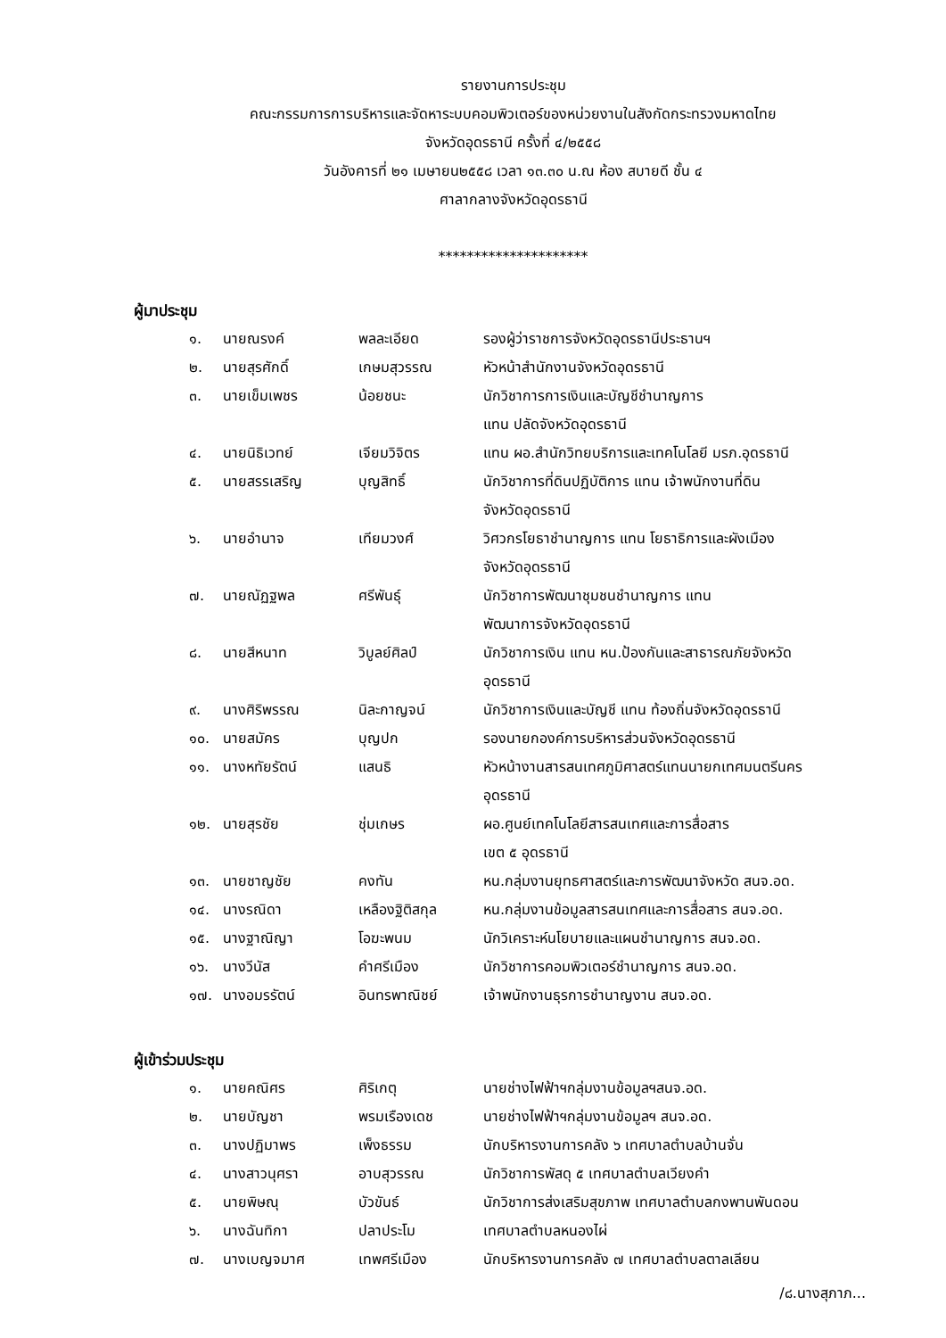รายงานการประชุม
คณะกรรมการการบริหารและจัดหาระบบคอมพิวเตอร์ของหน่วยงานในสังกัดกระทรวงมหาดไทย
จังหวัดอุดรธานี ครั้งที่ ๔/๒๕๕๘
วันอังคารที่ ๒๑ เมษายน๒๕๕๘ เวลา ๑๓.๓๐ น.ณ ห้อง สบายดี ชั้น ๔
ศาลากลางจังหวัดอุดรธานี
*********************
ผู้มาประชุม
| ๑. | นายณรงค์ | พลละเอียด | รองผู้ว่าราชการจังหวัดอุดรธานีประธานฯ |
| ๒. | นายสุรศักดิ์ | เกษมสุวรรณ | หัวหน้าสำนักงานจังหวัดอุดรธานี |
| ๓. | นายเข็มเพชร | น้อยชนะ | นักวิชาการการเงินและบัญชีชำนาญการ แทน ปลัดจังหวัดอุดรธานี |
| ๔. | นายนิธิเวทย์ | เจียมวิจิตร | แทน ผอ.สำนักวิทยบริการและเทคโนโลยี มรภ.อุดรธานี |
| ๕. | นายสรรเสริญ | บุญสิทธิ์ | นักวิชาการที่ดินปฏิบัติการ แทน เจ้าพนักงานที่ดิน จังหวัดอุดรธานี |
| ๖. | นายอำนาจ | เทียมวงศ์ | วิศวกรโยธาชำนาญการ แทน โยธาธิการและผังเมือง จังหวัดอุดรธานี |
| ๗. | นายณัฏฐพล | ศรีพันธุ์ | นักวิชาการพัฒนาชุมชนชำนาญการ แทน พัฒนาการจังหวัดอุดรธานี |
| ๘. | นายสีหนาท | วิบูลย์ศิลป์ | นักวิชาการเงิน แทน หน.ป้องกันและสาธารณภัยจังหวัด อุดรธานี |
| ๙. | นางศิริพรรณ | นิละกาญจน์ | นักวิชาการเงินและบัญชี แทน ท้องถิ่นจังหวัดอุดรธานี |
| ๑๐. | นายสมัคร | บุญปก | รองนายกองค์การบริหารส่วนจังหวัดอุดรธานี |
| ๑๑. | นางหทัยรัตน์ | แสนธิ | หัวหน้างานสารสนเทศภูมิศาสตร์แทนนายกเทศมนตรีนคร อุดรธานี |
| ๑๒. | นายสุรชัย | ชุ่มเกษร | ผอ.ศูนย์เทคโนโลยีสารสนเทศและการสื่อสาร เขต ๕ อุดรธานี |
| ๑๓. | นายชาญชัย | คงทัน | หน.กลุ่มงานยุทธศาสตร์และการพัฒนาจังหวัด สนจ.อด. |
| ๑๔. | นางรณิดา | เหลืองฐิติสกุล | หน.กลุ่มงานข้อมูลสารสนเทศและการสื่อสาร สนจ.อด. |
| ๑๕. | นางฐาณิญา | โอฆะพนม | นักวิเคราะห์นโยบายและแผนชำนาญการ สนจ.อด. |
| ๑๖. | นางวีนัส | คำศรีเมือง | นักวิชาการคอมพิวเตอร์ชำนาญการ สนจ.อด. |
| ๑๗. | นางอมรรัตน์ | อินทรพาณิชย์ | เจ้าพนักงานธุรการชำนาญงาน สนจ.อด. |
ผู้เข้าร่วมประชุม
| ๑. | นายคณิศร | ศิริเกตุ | นายช่างไฟฟ้าฯกลุ่มงานข้อมูลฯสนจ.อด. |
| ๒. | นายบัญชา | พรมเรืองเดช | นายช่างไฟฟ้าฯกลุ่มงานข้อมูลฯ สนจ.อด. |
| ๓. | นางปฏิมาพร | เพ็งธรรม | นักบริหารงานการคลัง ๖ เทศบาลตำบลบ้านจั่น |
| ๔. | นางสาวนุศรา | อาบสุวรรณ | นักวิชาการพัสดุ ๕ เทศบาลตำบลเวียงคำ |
| ๕. | นายพิษณุ | บัวขันธ์ | นักวิชาการส่งเสริมสุขภาพ เทศบาลตำบลกงพานพันดอน |
| ๖. | นางฉันทิกา | ปลาประโม | เทศบาลตำบลหนองไผ่ |
| ๗. | นางเบญจมาศ | เทพศรีเมือง | นักบริหารงานการคลัง ๗ เทศบาลตำบลตาลเลียน |
/๘.นางสุภาภ...